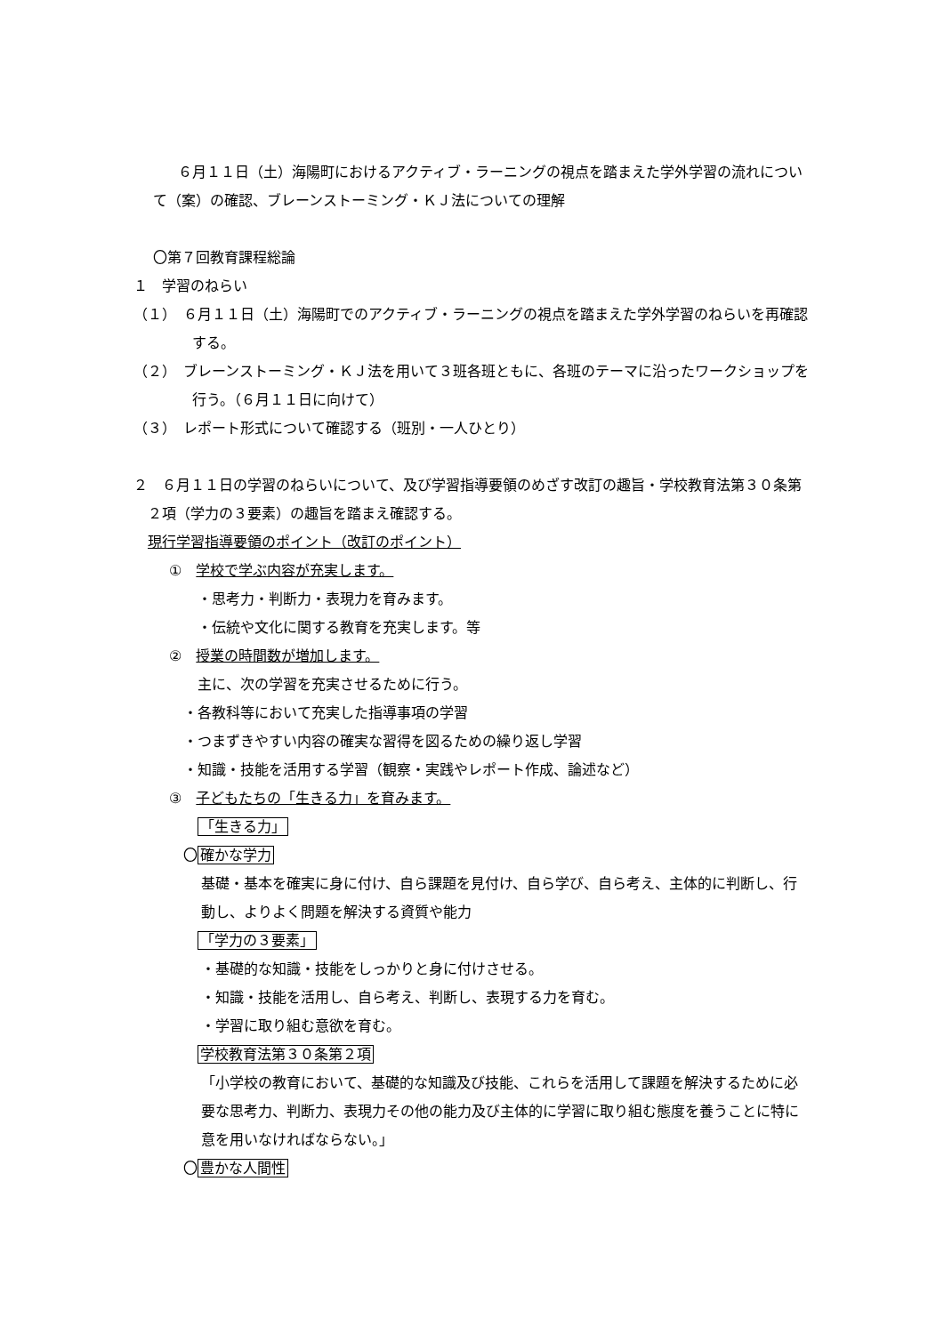６月１１日（土）海陽町におけるアクティブ・ラーニングの視点を踏まえた学外学習の流れについて（案）の確認、ブレーンストーミング・ＫＪ法についての理解
〇第７回教育課程総論
１　学習のねらい
（１）　６月１１日（土）海陽町でのアクティブ・ラーニングの視点を踏まえた学外学習のねらいを再確認する。
（２）　ブレーンストーミング・ＫＪ法を用いて３班各班ともに、各班のテーマに沿ったワークショップを行う。（６月１１日に向けて）
（３）　レポート形式について確認する（班別・一人ひとり）
２　６月１１日の学習のねらいについて、及び学習指導要領のめざす改訂の趣旨・学校教育法第３０条第２項（学力の３要素）の趣旨を踏まえ確認する。
現行学習指導要領のポイント（改訂のポイント）
①　学校で学ぶ内容が充実します。
・思考力・判断力・表現力を育みます。
・伝統や文化に関する教育を充実します。等
②　授業の時間数が増加します。
主に、次の学習を充実させるために行う。
・各教科等において充実した指導事項の学習
・つまずきやすい内容の確実な習得を図るための繰り返し学習
・知識・技能を活用する学習（観察・実践やレポート作成、論述など）
③　子どもたちの「生きる力」を育みます。
「生きる力」
〇確かな学力
基礎・基本を確実に身に付け、自ら課題を見付け、自ら学び、自ら考え、主体的に判断し、行動し、よりよく問題を解決する資質や能力
「学力の３要素」
・基礎的な知識・技能をしっかりと身に付けさせる。
・知識・技能を活用し、自ら考え、判断し、表現する力を育む。
・学習に取り組む意欲を育む。
学校教育法第３０条第２項
「小学校の教育において、基礎的な知識及び技能、これらを活用して課題を解決するために必要な思考力、判断力、表現力その他の能力及び主体的に学習に取り組む態度を養うことに特に意を用いなければならない。」
〇豊かな人間性